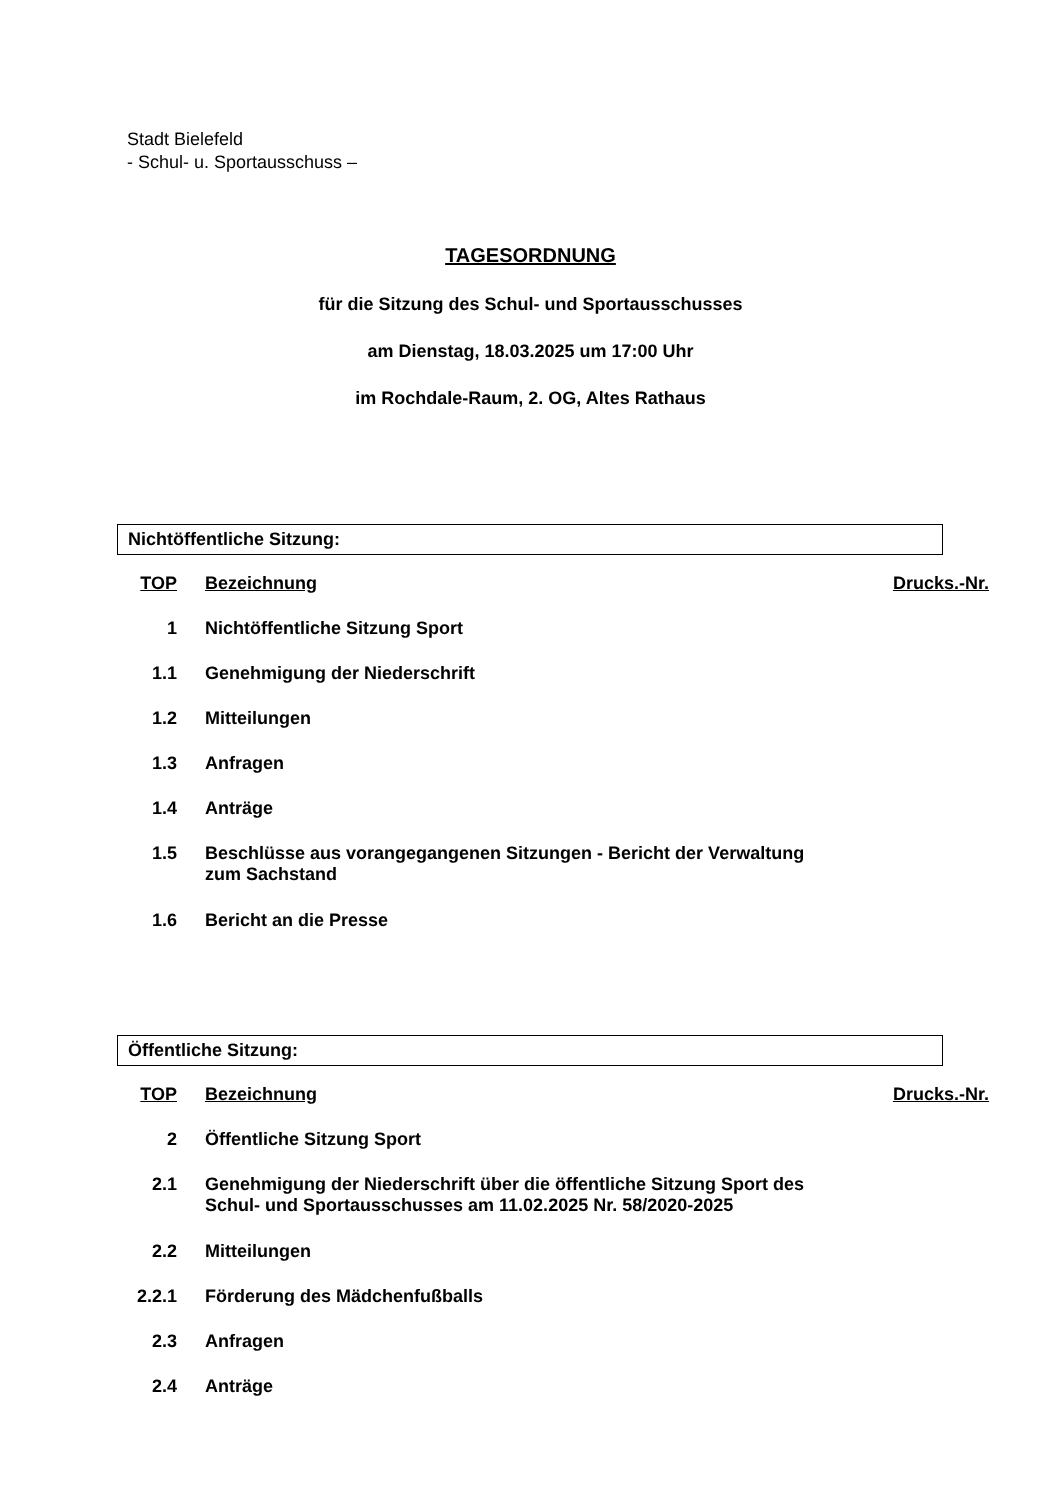Stadt Bielefeld
- Schul- u. Sportausschuss –
TAGESORDNUNG
für die Sitzung des Schul- und Sportausschusses
am Dienstag, 18.03.2025 um 17:00 Uhr
im Rochdale-Raum, 2. OG, Altes Rathaus
Nichtöffentliche Sitzung:
| TOP | Bezeichnung | Drucks.-Nr. |
| --- | --- | --- |
| 1 | Nichtöffentliche Sitzung Sport | |
| 1.1 | Genehmigung der Niederschrift | |
| 1.2 | Mitteilungen | |
| 1.3 | Anfragen | |
| 1.4 | Anträge | |
| 1.5 | Beschlüsse aus vorangegangenen Sitzungen - Bericht der Verwaltung zum Sachstand | |
| 1.6 | Bericht an die Presse | |
Öffentliche Sitzung:
| TOP | Bezeichnung | Drucks.-Nr. |
| --- | --- | --- |
| 2 | Öffentliche Sitzung Sport | |
| 2.1 | Genehmigung der Niederschrift über die öffentliche Sitzung Sport des Schul- und Sportausschusses am 11.02.2025 Nr. 58/2020-2025 | |
| 2.2 | Mitteilungen | |
| 2.2.1 | Förderung des Mädchenfußballs | |
| 2.3 | Anfragen | |
| 2.4 | Anträge | |